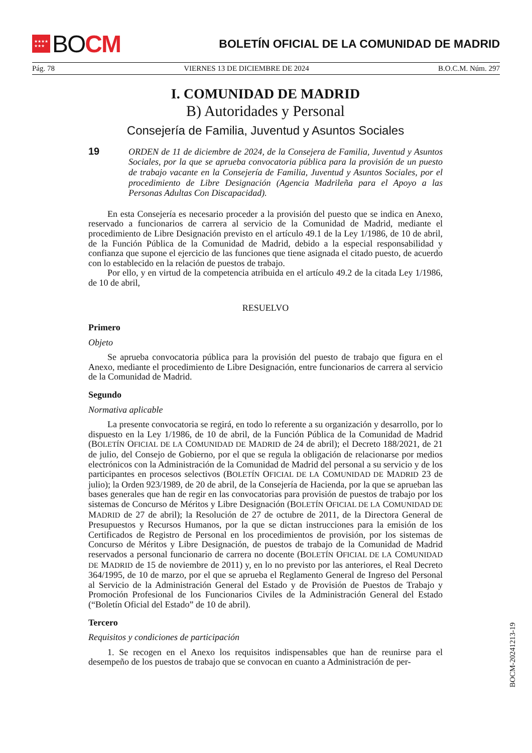★★★★
★★★ BO CM
BOLETÍN OFICIAL DE LA COMUNIDAD DE MADRID
Pág. 78 VIERNES 13 DE DICIEMBRE DE 2024 B.O.C.M. Núm. 297
I. COMUNIDAD DE MADRID
B) Autoridades y Personal
Consejería de Familia, Juventud y Asuntos Sociales
19
ORDEN de 11 de diciembre de 2024, de la Consejera de Familia, Juventud y Asuntos Sociales, por la que se aprueba convocatoria pública para la provisión de un puesto de trabajo vacante en la Consejería de Familia, Juventud y Asuntos Sociales, por el procedimiento de Libre Designación (Agencia Madrileña para el Apoyo a las Personas Adultas Con Discapacidad).
En esta Consejería es necesario proceder a la provisión del puesto que se indica en Anexo, reservado a funcionarios de carrera al servicio de la Comunidad de Madrid, mediante el procedimiento de Libre Designación previsto en el artículo 49.1 de la Ley 1/1986, de 10 de abril, de la Función Pública de la Comunidad de Madrid, debido a la especial responsabilidad y confianza que supone el ejercicio de las funciones que tiene asignada el citado puesto, de acuerdo con lo establecido en la relación de puestos de trabajo.
Por ello, y en virtud de la competencia atribuida en el artículo 49.2 de la citada Ley 1/1986, de 10 de abril,
RESUELVO
Primero
Objeto
Se aprueba convocatoria pública para la provisión del puesto de trabajo que figura en el Anexo, mediante el procedimiento de Libre Designación, entre funcionarios de carrera al servicio de la Comunidad de Madrid.
Segundo
Normativa aplicable
La presente convocatoria se regirá, en todo lo referente a su organización y desarrollo, por lo dispuesto en la Ley 1/1986, de 10 de abril, de la Función Pública de la Comunidad de Madrid (BOLETÍN OFICIAL DE LA COMUNIDAD DE MADRID de 24 de abril); el Decreto 188/2021, de 21 de julio, del Consejo de Gobierno, por el que se regula la obligación de relacionarse por medios electrónicos con la Administración de la Comunidad de Madrid del personal a su servicio y de los participantes en procesos selectivos (BOLETÍN OFICIAL DE LA COMUNIDAD DE MADRID 23 de julio); la Orden 923/1989, de 20 de abril, de la Consejería de Hacienda, por la que se aprueban las bases generales que han de regir en las convocatorias para provisión de puestos de trabajo por los sistemas de Concurso de Méritos y Libre Designación (BOLETÍN OFICIAL DE LA COMUNIDAD DE MADRID de 27 de abril); la Resolución de 27 de octubre de 2011, de la Directora General de Presupuestos y Recursos Humanos, por la que se dictan instrucciones para la emisión de los Certificados de Registro de Personal en los procedimientos de provisión, por los sistemas de Concurso de Méritos y Libre Designación, de puestos de trabajo de la Comunidad de Madrid reservados a personal funcionario de carrera no docente (BOLETÍN OFICIAL DE LA COMUNIDAD DE MADRID de 15 de noviembre de 2011) y, en lo no previsto por las anteriores, el Real Decreto 364/1995, de 10 de marzo, por el que se aprueba el Reglamento General de Ingreso del Personal al Servicio de la Administración General del Estado y de Provisión de Puestos de Trabajo y Promoción Profesional de los Funcionarios Civiles de la Administración General del Estado (“Boletín Oficial del Estado” de 10 de abril).
Tercero
Requisitos y condiciones de participación
1. Se recogen en el Anexo los requisitos indispensables que han de reunirse para el desempeño de los puestos de trabajo que se convocan en cuanto a Administración de per-
BOCM-20241213-19